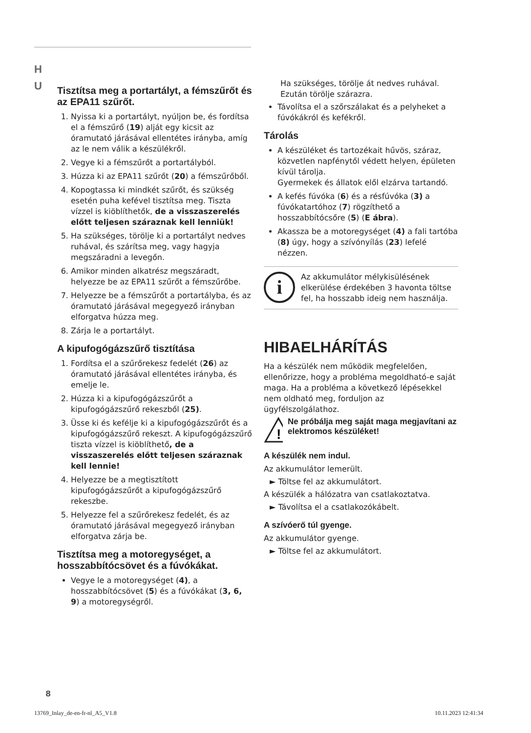H
U
Tisztítsa meg a portartályt, a fémszűrőt és az EPA11 szűrőt.
1. Nyissa ki a portartályt, nyúljon be, és fordítsa el a fémszűrő (19) alját egy kicsit az óramutató járásával ellentétes irányba, amíg az le nem válik a készülékről.
2. Vegye ki a fémszűrőt a portartályból.
3. Húzza ki az EPA11 szűrőt (20) a fémszűrőből.
4. Kopogtassa ki mindkét szűrőt, és szükség esetén puha kefével tisztítsa meg. Tiszta vízzel is kiöblíthetők, de a visszaszerelés előtt teljesen száraznak kell lenniük!
5. Ha szükséges, törölje ki a portartályt nedves ruhával, és szárítsa meg, vagy hagyja megszáradni a levegőn.
6. Amikor minden alkatrész megszáradt, helyezze be az EPA11 szűrőt a fémszűrőbe.
7. Helyezze be a fémszűrőt a portartályba, és az óramutató járásával megegyező irányban elforgatva húzza meg.
8. Zárja le a portartályt.
A kipufogógázszűrő tisztítása
1. Fordítsa el a szűrőrekesz fedelét (26) az óramutató járásával ellentétes irányba, és emelje le.
2. Húzza ki a kipufogógázszűrőt a kipufogógázszűrő rekeszből (25).
3. Üsse ki és kefélje ki a kipufogógázszűrőt és a kipufogógázszűrő rekeszt. A kipufogógázszűrő tiszta vízzel is kiöblíthető, de a visszaszerelés előtt teljesen száraznak kell lennie!
4. Helyezze be a megtisztított kipufogógázszűrőt a kipufogógázszűrő rekeszbe.
5. Helyezze fel a szűrőrekesz fedelét, és az óramutató járásával megegyező irányban elforgatva zárja be.
Tisztítsa meg a motoregységet, a hosszabbítócsövet és a fúvókákat.
Vegye le a motoregységet (4), a hosszabbítócsövet (5) és a fúvókákat (3, 6, 9) a motoregységről.
Ha szükséges, törölje át nedves ruhával. Ezután törölje szárazra.
Távolítsa el a szőrszálakat és a pelyheket a fúvókákról és kefékről.
Tárolás
A készüléket és tartozékait hűvös, száraz, közvetlen napfénytől védett helyen, épületen kívül tárolja.
Gyermekek és állatok elől elzárva tartandó.
A kefés fúvóka (6) és a résfúvóka (3) a fúvókatartóhoz (7) rögzíthető a hosszabbítócsőre (5) (E ábra).
Akassza be a motoregységet (4) a fali tartóba (8) úgy, hogy a szívónyílás (23) lefelé nézzen.
i
Az akkumulátor mélykisülésének elkerülése érdekében 3 havonta töltse fel, ha hosszabb ideig nem használja.
HIBAELHÁRÍTÁS
Ha a készülék nem működik megfelelően, ellenőrizze, hogy a probléma megoldható-e saját maga. Ha a probléma a következő lépésekkel nem oldható meg, forduljon az ügyfélszolgálathoz.
!
Ne próbálja meg saját maga megjavítani az elektromos készüléket!
A készülék nem indul.
Az akkumulátor lemerült.
► Töltse fel az akkumulátort.
A készülék a hálózatra van csatlakoztatva.
► Távolítsa el a csatlakozókábelt.
A szívóerő túl gyenge.
Az akkumulátor gyenge.
► Töltse fel az akkumulátort.
8
13769_Inlay_de-en-fr-nl_A5_V1.8
10.11.2023 12:41:34